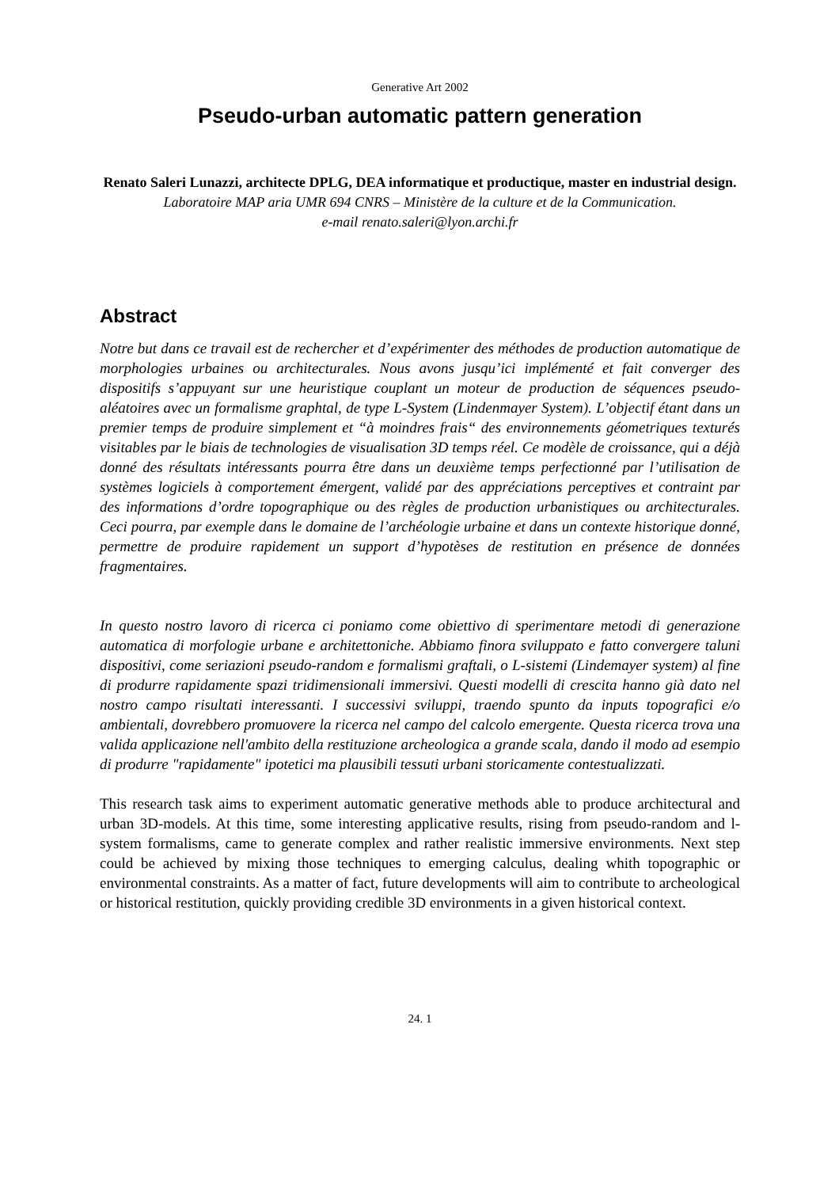Generative Art 2002
Pseudo-urban automatic pattern generation
Renato Saleri Lunazzi, architecte DPLG, DEA informatique et productique, master en industrial design.
Laboratoire MAP aria UMR 694 CNRS – Ministère de la culture et de la Communication.
e-mail renato.saleri@lyon.archi.fr
Abstract
Notre but dans ce travail est de rechercher et d’expérimenter des méthodes de production automatique de morphologies urbaines ou architecturales. Nous avons jusqu’ici implémenté et fait converger des dispositifs s’appuyant sur une heuristique couplant un moteur de production de séquences pseudo-aléatoires avec un formalisme graphtal, de type L-System (Lindenmayer System). L’objectif étant dans un premier temps de produire simplement et “à moindres frais“ des environnements géometriques texturés visitables par le biais de technologies de visualisation 3D temps réel. Ce modèle de croissance, qui a déjà donné des résultats intéressants pourra être dans un deuxième temps perfectionné par l’utilisation de systèmes logiciels à comportement émergent, validé par des appréciations perceptives et contraint par des informations d’ordre topographique ou des règles de production urbanistiques ou architecturales. Ceci pourra, par exemple dans le domaine de l’archéologie urbaine et dans un contexte historique donné, permettre de produire rapidement un support d’hypotèses de restitution en présence de données fragmentaires.
In questo nostro lavoro di ricerca ci poniamo come obiettivo di sperimentare metodi di generazione automatica di morfologie urbane e architettoniche. Abbiamo finora sviluppato e fatto convergere taluni dispositivi, come seriazioni pseudo-random e formalismi graftali, o L-sistemi (Lindemayer system) al fine di produrre rapidamente spazi tridimensionali immersivi. Questi modelli di crescita hanno già dato nel nostro campo risultati interessanti. I successivi sviluppi, traendo spunto da inputs topografici e/o ambientali, dovrebbero promuovere la ricerca nel campo del calcolo emergente. Questa ricerca trova una valida applicazione nell'ambito della restituzione archeologica a grande scala, dando il modo ad esempio di produrre "rapidamente" ipotetici ma plausibili tessuti urbani storicamente contestualizzati.
This research task aims to experiment automatic generative methods able to produce architectural and urban 3D-models. At this time, some interesting applicative results, rising from pseudo-random and l-system formalisms, came to generate complex and rather realistic immersive environments. Next step could be achieved by mixing those techniques to emerging calculus, dealing whith topographic or environmental constraints. As a matter of fact, future developments will aim to contribute to archeological or historical restitution, quickly providing credible 3D environments in a given historical context.
24. 1